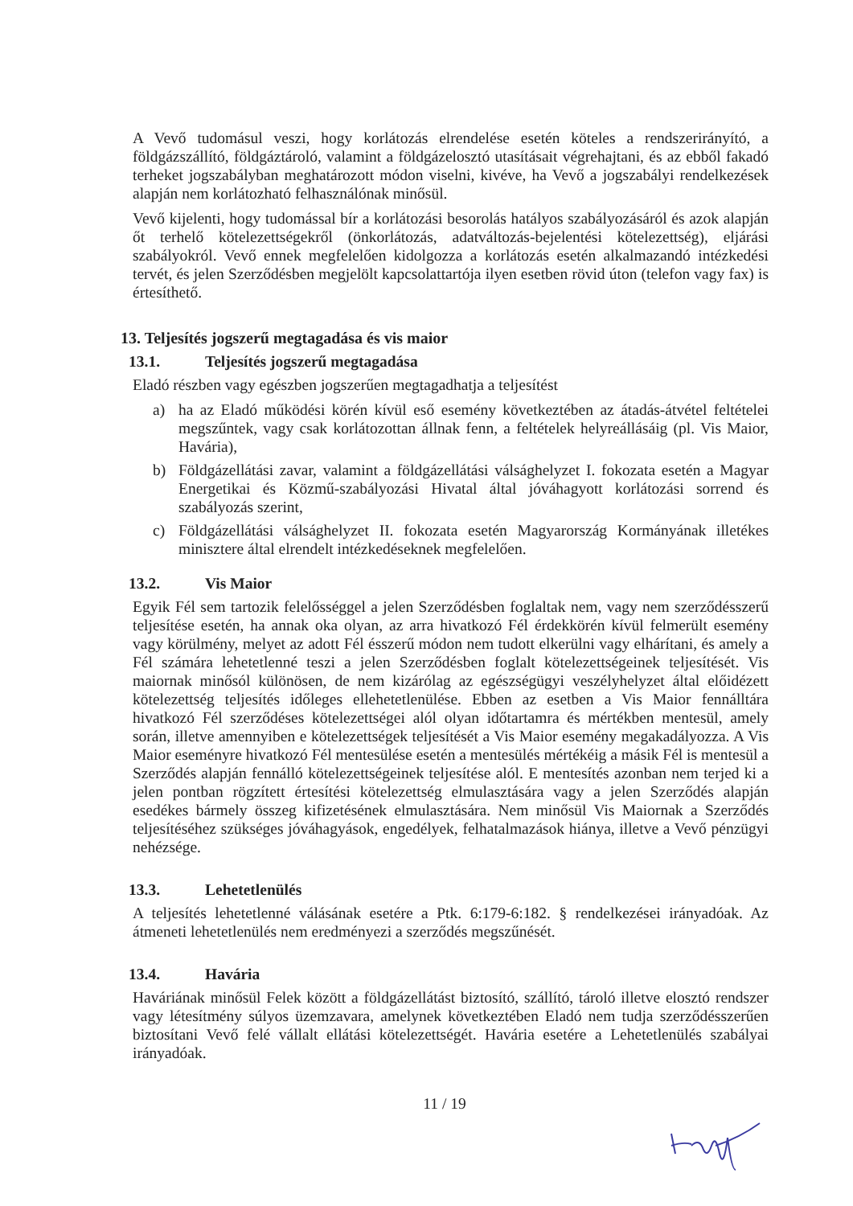A Vevő tudomásul veszi, hogy korlátozás elrendelése esetén köteles a rendszerirányító, a földgázszállító, földgáztároló, valamint a földgázelosztó utasításait végrehajtani, és az ebből fakadó terheket jogszabályban meghatározott módon viselni, kivéve, ha Vevő a jogszabályi rendelkezések alapján nem korlátozható felhasználónak minősül.
Vevő kijelenti, hogy tudomással bír a korlátozási besorolás hatályos szabályozásáról és azok alapján őt terhelő kötelezettségekről (önkorlátozás, adatváltozás-bejelentési kötelezettség), eljárási szabályokról. Vevő ennek megfelelően kidolgozza a korlátozás esetén alkalmazandó intézkedési tervét, és jelen Szerződésben megjelölt kapcsolattartója ilyen esetben rövid úton (telefon vagy fax) is értesíthető.
13. Teljesítés jogszerű megtagadása és vis maior
13.1. Teljesítés jogszerű megtagadása
Eladó részben vagy egészben jogszerűen megtagadhatja a teljesítést
a) ha az Eladó működési körén kívül eső esemény következtében az átadás-átvétel feltételei megszűntek, vagy csak korlátozottan állnak fenn, a feltételek helyreállásáig (pl. Vis Maior, Havária),
b) Földgázellátási zavar, valamint a földgázellátási válsághelyzet I. fokozata esetén a Magyar Energetikai és Közmű-szabályozási Hivatal által jóváhagyott korlátozási sorrend és szabályozás szerint,
c) Földgázellátási válsághelyzet II. fokozata esetén Magyarország Kormányának illetékes minisztere által elrendelt intézkedéseknek megfelelően.
13.2. Vis Maior
Egyik Fél sem tartozik felelősséggel a jelen Szerződésben foglaltak nem, vagy nem szerződésszerű teljesítése esetén, ha annak oka olyan, az arra hivatkozó Fél érdekkörén kívül felmerült esemény vagy körülmény, melyet az adott Fél ésszerű módon nem tudott elkerülni vagy elhárítani, és amely a Fél számára lehetetlenné teszi a jelen Szerződésben foglalt kötelezettségeinek teljesítését. Vis maiornak minősól különösen, de nem kizárólag az egészségügyi veszélyhelyzet által előidézett kötelezettség teljesítés időleges ellehetetlenülése. Ebben az esetben a Vis Maior fennálltára hivatkozó Fél szerződéses kötelezettségei alól olyan időtartamra és mértékben mentesül, amely során, illetve amennyiben e kötelezettségek teljesítését a Vis Maior esemény megakadályozza. A Vis Maior eseményre hivatkozó Fél mentesülése esetén a mentesülés mértékéig a másik Fél is mentesül a Szerződés alapján fennálló kötelezettségeinek teljesítése alól. E mentesítés azonban nem terjed ki a jelen pontban rögzített értesítési kötelezettség elmulasztására vagy a jelen Szerződés alapján esedékes bármely összeg kifizetésének elmulasztására. Nem minősül Vis Maiornak a Szerződés teljesítéséhez szükséges jóváhagyások, engedélyek, felhatalmazások hiánya, illetve a Vevő pénzügyi nehézsége.
13.3. Lehetetlenülés
A teljesítés lehetetlenné válásának esetére a Ptk. 6:179-6:182. § rendelkezései irányadóak. Az átmeneti lehetetlenülés nem eredményezi a szerződés megszűnését.
13.4. Havária
Haváriának minősül Felek között a földgázellátást biztosító, szállító, tároló illetve elosztó rendszer vagy létesítmény súlyos üzemzavara, amelynek következtében Eladó nem tudja szerződésszerűen biztosítani Vevő felé vállalt ellátási kötelezettségét. Havária esetére a Lehetetlenülés szabályai irányadóak.
11 / 19